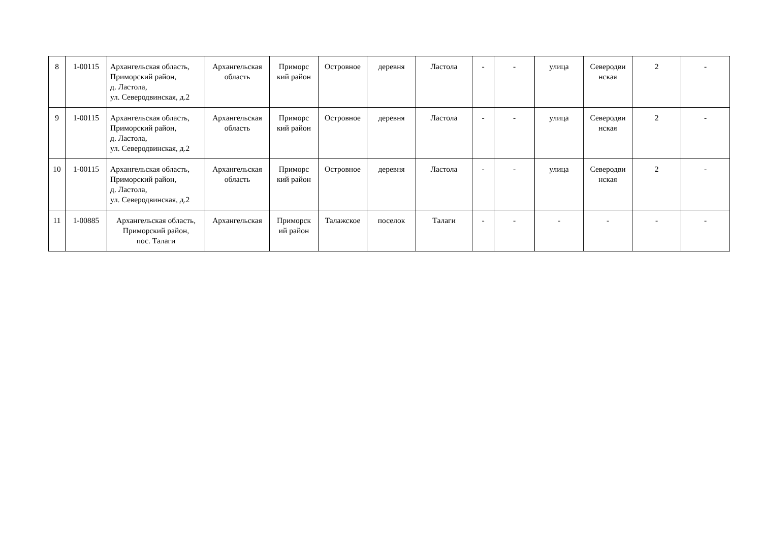| 8 | 1-00115 | Архангельская область, Приморский район, д. Ластола, ул. Северодвинская, д.2 | Архангельская область | Приморс кий район | Островное | деревня | Ластола | - | - | улица | Северодви нская | 2 | - |
| 9 | 1-00115 | Архангельская область, Приморский район, д. Ластола, ул. Северодвинская, д.2 | Архангельская область | Приморс кий район | Островное | деревня | Ластола | - | - | улица | Северодви нская | 2 | - |
| 10 | 1-00115 | Архангельская область, Приморский район, д. Ластола, ул. Северодвинская, д.2 | Архангельская область | Приморс кий район | Островное | деревня | Ластола | - | - | улица | Северодви нская | 2 | - |
| 11 | 1-00885 | Архангельская область, Приморский район, пос. Талаги | Архангельская | Приморск ий район | Талажское | поселок | Талаги | - | - | - | - | - | - |